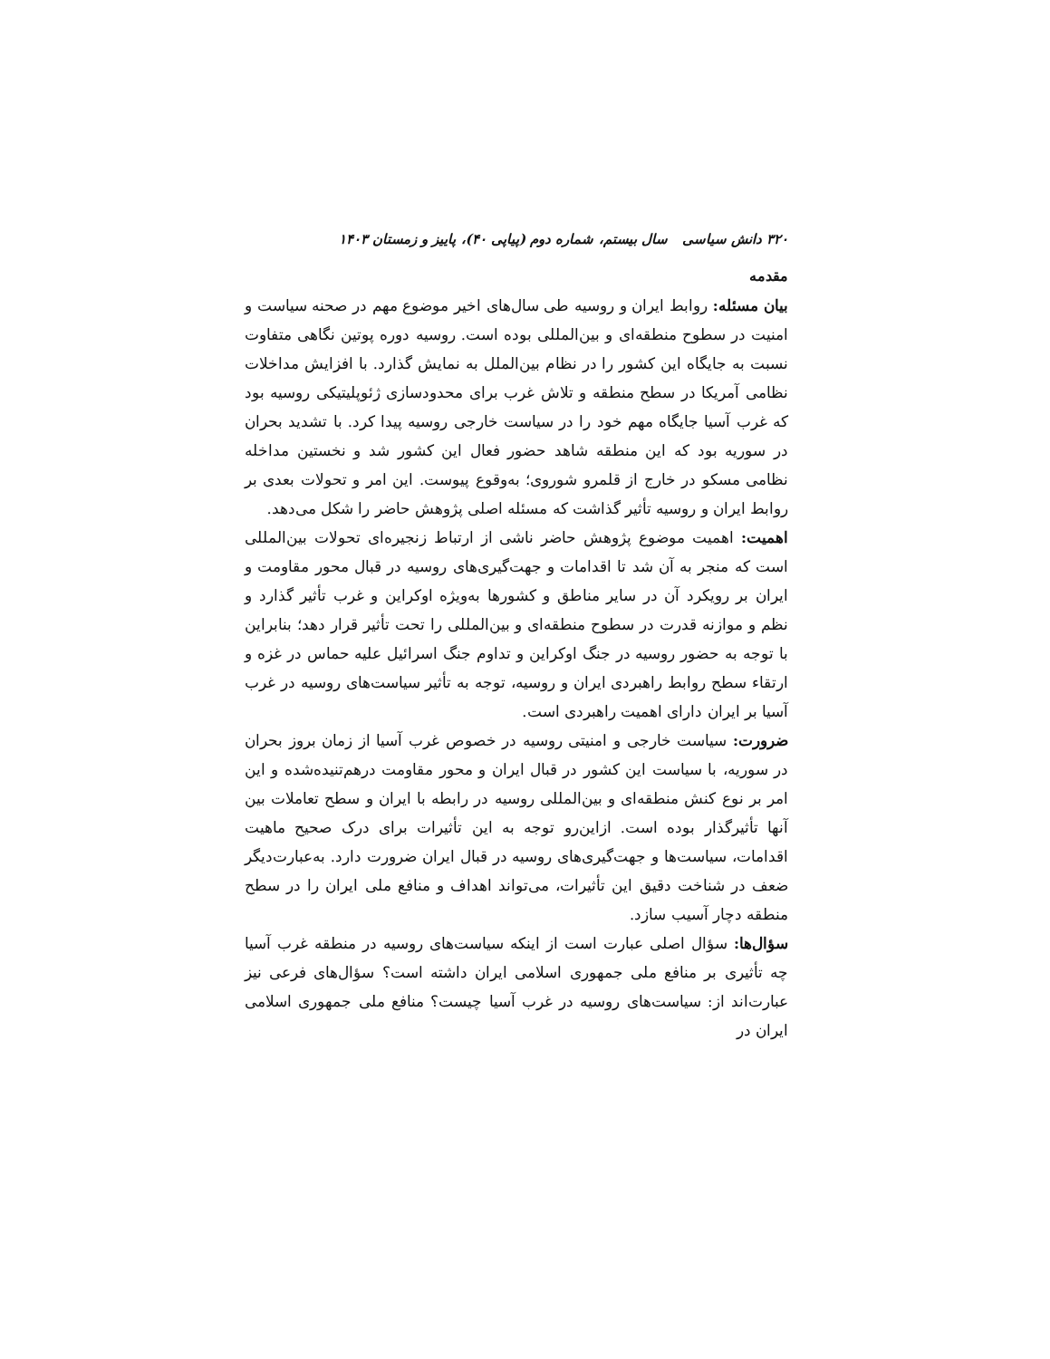۳۲۰ دانش سیاسی سال بیستم، شماره دوم (پیاپی ۴۰)، پاییز و زمستان ۱۴۰۳
مقدمه
بیان مسئله: روابط ایران و روسیه طی سال‌های اخیر موضوع مهم در صحنه سیاست و امنیت در سطوح منطقه‌ای و بین‌المللی بوده است. روسیه دوره پوتین نگاهی متفاوت نسبت به جایگاه این کشور را در نظام بین‌الملل به نمایش گذارد. با افزایش مداخلات نظامی آمریکا در سطح منطقه و تلاش غرب برای محدودسازی ژئوپلیتیکی روسیه بود که غرب آسیا جایگاه مهم خود را در سیاست خارجی روسیه پیدا کرد. با تشدید بحران در سوریه بود که این منطقه شاهد حضور فعال این کشور شد و نخستین مداخله نظامی مسکو در خارج از قلمرو شوروی؛ به‌وقوع پیوست. این امر و تحولات بعدی بر روابط ایران و روسیه تأثیر گذاشت که مسئله اصلی پژوهش حاضر را شکل می‌دهد.
اهمیت: اهمیت موضوع پژوهش حاضر ناشی از ارتباط زنجیره‌ای تحولات بین‌المللی است که منجر به آن شد تا اقدامات و جهت‌گیری‌های روسیه در قبال محور مقاومت و ایران بر رویکرد آن در سایر مناطق و کشورها به‌ویژه اوکراین و غرب تأثیر گذارد و نظم و موازنه قدرت در سطوح منطقه‌ای و بین‌المللی را تحت تأثیر قرار دهد؛ بنابراین با توجه به حضور روسیه در جنگ اوکراین و تداوم جنگ اسرائیل علیه حماس در غزه و ارتقاء سطح روابط راهبردی ایران و روسیه، توجه به تأثیر سیاست‌های روسیه در غرب آسیا بر ایران دارای اهمیت راهبردی است.
ضرورت: سیاست خارجی و امنیتی روسیه در خصوص غرب آسیا از زمان بروز بحران در سوریه، با سیاست این کشور در قبال ایران و محور مقاومت درهم‌تنیده‌شده و این امر بر نوع کنش منطقه‌ای و بین‌المللی روسیه در رابطه با ایران و سطح تعاملات بین آنها تأثیرگذار بوده است. ازاین‌رو توجه به این تأثیرات برای درک صحیح ماهیت اقدامات، سیاست‌ها و جهت‌گیری‌های روسیه در قبال ایران ضرورت دارد. به‌عبارت‌دیگر ضعف در شناخت دقیق این تأثیرات، می‌تواند اهداف و منافع ملی ایران را در سطح منطقه دچار آسیب سازد.
سؤال‌ها: سؤال اصلی عبارت است از اینکه سیاست‌های روسیه در منطقه غرب آسیا چه تأثیری بر منافع ملی جمهوری اسلامی ایران داشته است؟ سؤال‌های فرعی نیز عبارت‌اند از: سیاست‌های روسیه در غرب آسیا چیست؟ منافع ملی جمهوری اسلامی ایران در